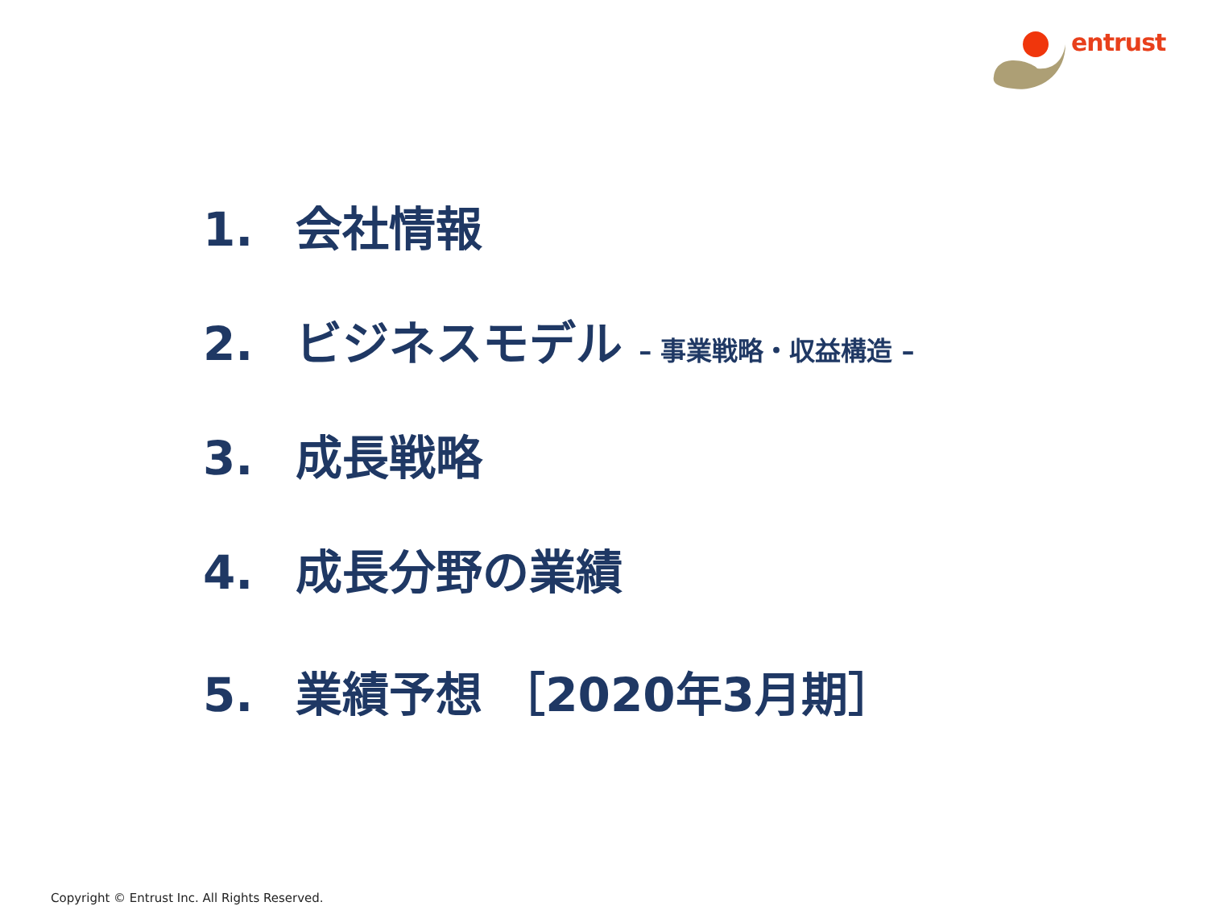entrust
1. 会社情報
2. ビジネスモデル – 事業戦略・収益構造 –
3. 成長戦略
4. 成長分野の業績
5. 業績予想 ［2020年3月期］
Copyright © Entrust Inc. All Rights Reserved.